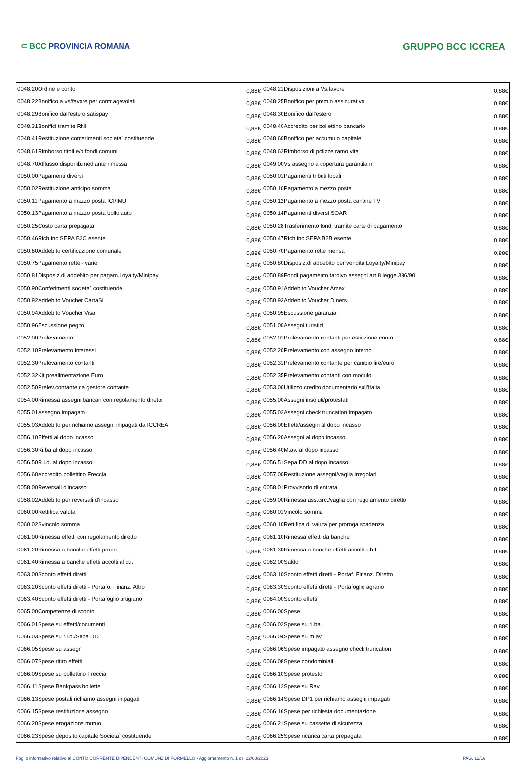⊂ BCC PROVINCIA ROMANA
GRUPPO BCC ICCREA
| 0048.20 Ordine e conto | 0,88€ | 0048.21 Disposizioni a Vs.favore | 0,88€ |
| 0048.22 Bonifico a vs/favore per contr.agevolati | 0,88€ | 0048.25 Bonifico per premio assicurativo | 0,88€ |
| 0048.29 Bonifico dall'estero satispay | 0,88€ | 0048.30 Bonifico dall'estero | 0,88€ |
| 0048.31 Bonifici tramite RNI | 0,88€ | 0048.40 Accredito per bollettino bancario | 0,88€ |
| 0048.41 Restituzione conferimenti societa` costituende | 0,88€ | 0048.60 Bonifico per accumulo capitale | 0,88€ |
| 0048.61 Rimborso titoli e/o fondi comuni | 0,88€ | 0048.62 Rimborso di polizze ramo vita | 0,88€ |
| 0048.70 Afflusso disponib.mediante rimessa | 0,88€ | 0049.00 Vs assegno a copertura garantita n. | 0,88€ |
| 0050.00 Pagamenti diversi | 0,88€ | 0050.01 Pagamenti tributi locali | 0,88€ |
| 0050.02 Restituzione anticipo somma | 0,88€ | 0050.10 Pagamento a mezzo posta | 0,88€ |
| 0050.11 Pagamento a mezzo posta ICI/IMU | 0,88€ | 0050.12 Pagamento a mezzo posta canone TV | 0,88€ |
| 0050.13 Pagamento a mezzo posta bollo auto | 0,88€ | 0050.14 Pagamenti diversi SOAR | 0,88€ |
| 0050.25 Costo carta prepagata | 0,88€ | 0050.28 Trasferimento fondi tramite carte di pagamento | 0,88€ |
| 0050.46 Rich.inc.SEPA B2C esente | 0,88€ | 0050.47 Rich.inc.SEPA B2B esente | 0,88€ |
| 0050.60 Addebito certificazione comunale | 0,88€ | 0050.70 Pagamento rette mensa | 0,88€ |
| 0050.75 Pagamento rette - varie | 0,88€ | 0050.80 Disposiz.di addebito per vendita Loyalty/Minipay | 0,88€ |
| 0050.81 Disposiz.di addebito per pagam.Loyalty/Minipay | 0,88€ | 0050.89 Fondi pagamento tardivo assegni art.8 legge 386/90 | 0,88€ |
| 0050.90 Conferimenti societa` costituende | 0,88€ | 0050.91 Addebito Voucher Amex | 0,88€ |
| 0050.92 Addebito Voucher CartaSi | 0,88€ | 0050.93 Addebito Voucher Diners | 0,88€ |
| 0050.94 Addebito Voucher Visa | 0,88€ | 0050.95 Escussione garanzia | 0,88€ |
| 0050.96 Escussione pegno | 0,88€ | 0051.00 Assegni turistici | 0,88€ |
| 0052.00 Prelevamento | 0,88€ | 0052.01 Prelevamento contanti per estinzione conto | 0,88€ |
| 0052.10 Prelevamento interessi | 0,88€ | 0052.20 Prelevamento con assegno interno | 0,88€ |
| 0052.30 Prelevamento contanti | 0,88€ | 0052.31 Prelevamento contante per cambio lire/euro | 0,88€ |
| 0052.32 Kit prealimentazione Euro | 0,88€ | 0052.35 Prelevamento contanti con modulo | 0,88€ |
| 0052.50 Prelev.contante da gestore contante | 0,88€ | 0053.00 Utilizzo credito documentario sull'Italia | 0,88€ |
| 0054.00 Rimessa assegni bancari con regolamento diretto | 0,88€ | 0055.00 Assegni insoluti/protestati | 0,88€ |
| 0055.01 Assegno impagato | 0,88€ | 0055.02 Assegni check truncation:impagato | 0,88€ |
| 0055.03 Addebito per richiamo assegni impagati da ICCREA | 0,88€ | 0056.00 Effetti/assegni al dopo incasso | 0,88€ |
| 0056.10 Effetti al dopo incasso | 0,88€ | 0056.20 Assegni al dopo incasso | 0,88€ |
| 0056.30 Ri.ba al dopo incasso | 0,88€ | 0056.40 M.av. al dopo incasso | 0,88€ |
| 0056.50 R.i.d. al dopo incasso | 0,88€ | 0056.51 Sepa DD al dopo incasso | 0,88€ |
| 0056.60 Accredito bollettino Freccia | 0,88€ | 0057.00 Restituzione assegni/vaglia irregolari | 0,88€ |
| 0058.00 Reversali d'incasso | 0,88€ | 0058.01 Provvisorio di entrata | 0,88€ |
| 0058.02 Addebito per reversali d'incasso | 0,88€ | 0059.00 Rimessa ass.circ./vaglia con regolamento diretto | 0,88€ |
| 0060.00 Rettifica valuta | 0,88€ | 0060.01 Vincolo somma | 0,88€ |
| 0060.02 Svincolo somma | 0,88€ | 0060.10 Rettifica di valuta per proroga scadenza | 0,88€ |
| 0061.00 Rimessa effetti con regolamento diretto | 0,88€ | 0061.10 Rimessa effetti da banche | 0,88€ |
| 0061.20 Rimessa a banche effetti propri | 0,88€ | 0061.30 Rimessa a banche effetti accolti s.b.f. | 0,88€ |
| 0061.40 Rimessa a banche effetti accolti al d.i. | 0,88€ | 0062.00 Saldo | 0,88€ |
| 0063.00 Sconto effetti diretti | 0,88€ | 0063.10 Sconto effetti diretti - Portaf. Finanz. Diretto | 0,88€ |
| 0063.20 Sconto effetti diretti - Portafo. Finanz. Altro | 0,88€ | 0063.30 Sconto effetti diretti - Portafoglio agrario | 0,88€ |
| 0063.40 Sconto effetti diretti - Portafoglio artigiano | 0,88€ | 0064.00 Sconto effetti | 0,88€ |
| 0065.00 Competenze di sconto | 0,88€ | 0066.00 Spese | 0,88€ |
| 0066.01 Spese su effetti/documenti | 0,88€ | 0066.02 Spese su ri.ba. | 0,88€ |
| 0066.03 Spese su r.i.d./Sepa DD | 0,88€ | 0066.04 Spese su m.av. | 0,88€ |
| 0066.05 Spese su assegni | 0,88€ | 0066.06 Spese impagato assegno check truncation | 0,88€ |
| 0066.07 Spese ritiro effetti | 0,88€ | 0066.08 Spese condominiali | 0,88€ |
| 0066.09 Spese su bollettino Freccia | 0,88€ | 0066.10 Spese protesto | 0,88€ |
| 0066.11 Spese Bankpass bollette | 0,88€ | 0066.12 Spese su Rav | 0,88€ |
| 0066.13 Spese postali richiamo assegni impagati | 0,88€ | 0066.14 Spese DP1 per richiamo assegni impagati | 0,88€ |
| 0066.15 Spese restituzione assegno | 0,88€ | 0066.16 Spese per richiesta documentazione | 0,88€ |
| 0066.20 Spese erogazione mutuo | 0,88€ | 0066.21 Spese su cassette di sicurezza | 0,88€ |
| 0066.23 Spese deposito capitale Societa` costituende | 0,88€ | 0066.25 Spese ricarica carta prepagata | 0,88€ |
Foglio informativo relativo al CONTO CORRENTE DIPENDENTI COMUNE DI FORMELLO - Aggiornamento n. 1 del 22/08/2023
PAG. 12/16